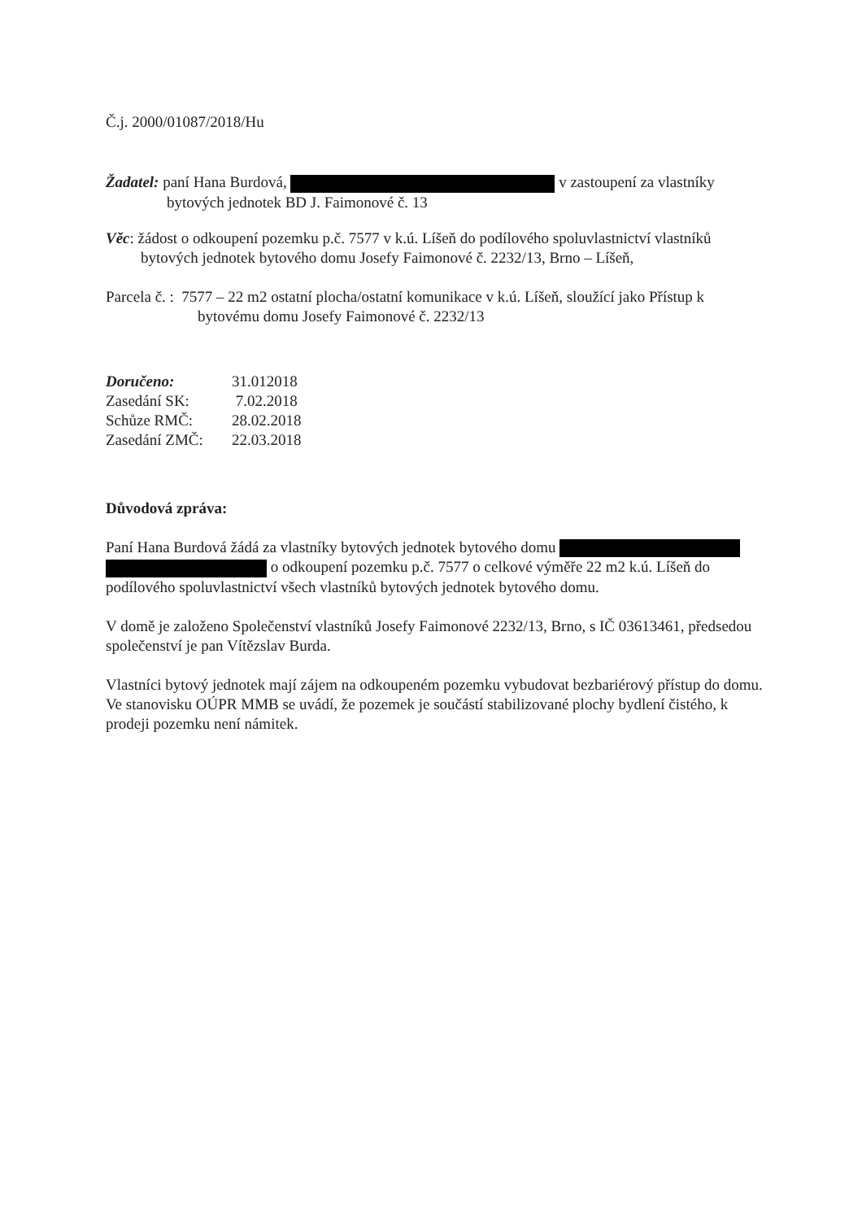Č.j. 2000/01087/2018/Hu
Žadatel: paní Hana Burdová, v zastoupení za vlastníky
bytových jednotek BD J. Faimonové č. 13
Věc: žádost o odkoupení pozemku p.č. 7577 v k.ú. Líšeň do podílového spoluvlastnictví vlastníků bytových jednotek bytového domu Josefy Faimonové č. 2232/13, Brno – Líšeň,
Parcela č. : 7577 – 22 m2 ostatní plocha/ostatní komunikace v k.ú. Líšeň, sloužící jako Přístup k bytovému domu Josefy Faimonové č. 2232/13
| Doručeno: | 31.012018 |
| Zasedání SK: | 7.02.2018 |
| Schůze RMČ: | 28.02.2018 |
| Zasedání ZMČ: | 22.03.2018 |
Důvodová zpráva:
Paní Hana Burdová žádá za vlastníky bytových jednotek bytového domu
o odkoupení pozemku p.č. 7577 o celkové výměře 22 m2 k.ú. Líšeň do podílového spoluvlastnictví všech vlastníků bytových jednotek bytového domu.
V domě je založeno Společenství vlastníků Josefy Faimonové 2232/13, Brno, s IČ 03613461, předsedou společenství je pan Vítězslav Burda.
Vlastníci bytový jednotek mají zájem na odkoupeném pozemku vybudovat bezbariérový přístup do domu.
Ve stanovisku OÚPR MMB se uvádí, že pozemek je součástí stabilizované plochy bydlení čistého, k prodeji pozemku není námitek.